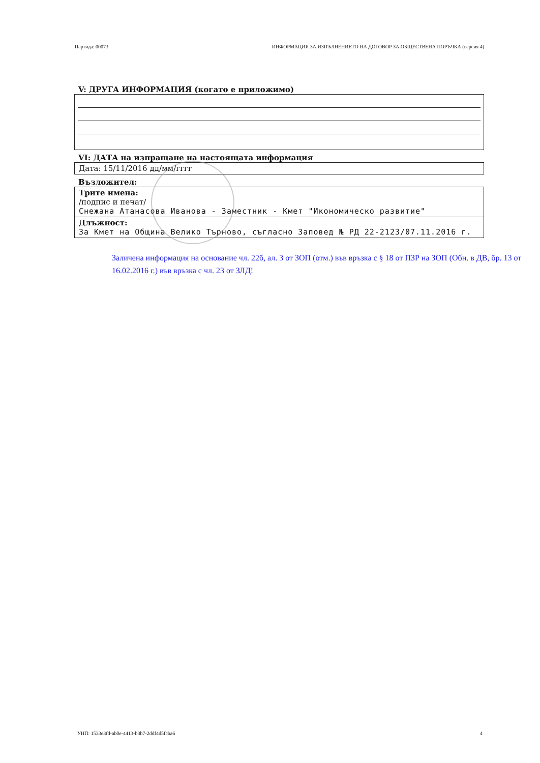Партида: 00073 ИНФОРМАЦИЯ ЗА ИЗПЪЛНЕНИЕТО НА ДОГОВОР ЗА ОБЩЕСТВЕНА ПОРЪЧКА (версия 4)
V: ДРУГА ИНФОРМАЦИЯ (когато е приложимо)
VI: ДАТА на изпращане на настоящата информация
| Дата: 15/11/2016 дд/мм/гггг |
Възложител:
| Трите имена: /подпис и печат/ Снежана Атанасова Иванова - Заместник - Кмет "Икономическо развитие" |
| Длъжност: За Кмет на Община Велико Търново, съгласно Заповед № РД 22-2123/07.11.2016 г. |
Заличена информация на основание чл. 22б, ал. 3 от ЗОП (отм.) във връзка с § 18 от ПЗР на ЗОП (Обн. в ДВ, бр. 13 от 16.02.2016 г.) във връзка с чл. 23 от ЗЛД!
УНП: 1533e3fd-ab0e-4413-b3b7-2ddf4d5fcba6 4